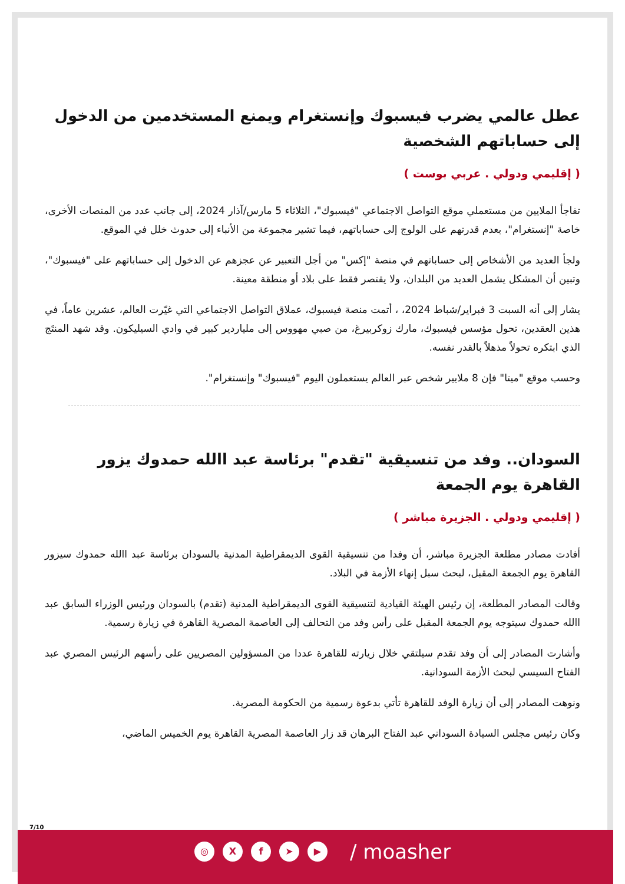عطل عالمي يضرب فيسبوك وإنستغرام ويمنع المستخدمين من الدخول إلى حساباتهم الشخصية
( إقليمي ودولي . عربي بوست )
تفاجأ الملايين من مستعملي موقع التواصل الاجتماعي "فيسبوك"، الثلاثاء 5 مارس/آذار 2024، إلى جانب عدد من المنصات الأخرى، خاصة "إنستغرام"، بعدم قدرتهم على الولوج إلى حساباتهم، فيما تشير مجموعة من الأنباء إلى حدوث خلل في الموقع.
ولجأ العديد من الأشخاص إلى حساباتهم في منصة "إكس" من أجل التعبير عن عجزهم عن الدخول إلى حساباتهم على "فيسبوك"، وتبين أن المشكل يشمل العديد من البلدان، ولا يقتصر فقط على بلاد أو منطقة معينة.
يشار إلى أنه السبت 3 فبراير/شباط 2024، ، أتمت منصة فيسبوك، عملاق التواصل الاجتماعي التي غيّرت العالم، عشرين عاماً، في هذين العقدين، تحول مؤسس فيسبوك، مارك زوكربيرغ، من صبي مهووس إلى ملياردير كبير في وادي السيليكون. وقد شهد المنتَج الذي ابتكره تحولاً مذهلاً بالقدر نفسه.
وحسب موقع "ميتا" فإن 8 ملايير شخص عبر العالم يستعملون اليوم "فيسبوك" وإنستغرام".
السودان.. وفد من تنسيقية "تقدم" برئاسة عبد االله حمدوك يزور القاهرة يوم الجمعة
( إقليمي ودولي . الجزيرة مباشر )
أفادت مصادر مطلعة الجزيرة مباشر، أن وفدا من تنسيقية القوى الديمقراطية المدنية بالسودان برئاسة عبد االله حمدوك سيزور القاهرة يوم الجمعة المقبل، لبحث سبل إنهاء الأزمة في البلاد.
وقالت المصادر المطلعة، إن رئيس الهيئة القيادية لتنسيقية القوى الديمقراطية المدنية (تقدم) بالسودان ورئيس الوزراء السابق عبد االله حمدوك سيتوجه يوم الجمعة المقبل على رأس وفد من التحالف إلى العاصمة المصرية القاهرة في زيارة رسمية.
وأشارت المصادر إلى أن وفد تقدم سيلتقي خلال زيارته للقاهرة عددا من المسؤولين المصريين على رأسهم الرئيس المصري عبد الفتاح السيسي لبحث الأزمة السودانية.
ونوهت المصادر إلى أن زيارة الوفد للقاهرة تأتي بدعوة رسمية من الحكومة المصرية.
وكان رئيس مجلس السيادة السوداني عبد الفتاح البرهان قد زار العاصمة المصرية القاهرة يوم الخميس الماضي،
7/10
◎ X f ➤ ▶
/ moasher